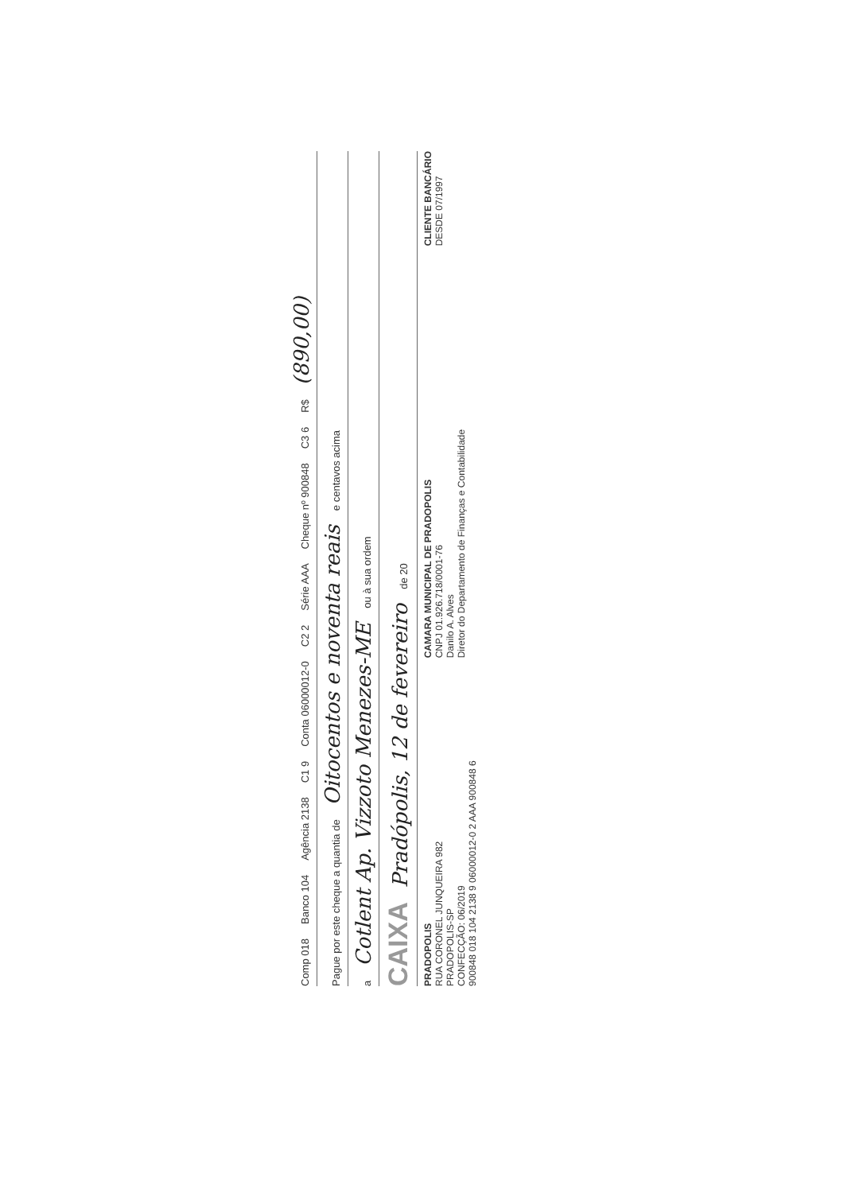Comp 018 Banco 104 Agência 2138 C1 9 Conta 06000012-0 C2 2 Série AAA Cheque nº 900848 C3 6 R$ (890,00)
Pague por este cheque a quantia de Oitocentos e noventa reais e centavos acima
a Cotlent Ap. Vizzoto Menezes-ME ou à sua ordem
CAIXA Pradópolis, 12 de fevereiro de 20
PRADOPOLIS
RUA CORONEL JUNQUEIRA 982
PRADOPOLIS-SP
CONFECÇÃO: 06/2019
CAMARA MUNICIPAL DE PRADOPOLIS
CNPJ 01.926.718/0001-76
Danilo A. Alves
Diretor do Departamento de Finanças e Contabilidade
CLIENTE BANCÁRIO
DESDE 07/1997
900848 018 104 2138 9 06000012-0 2 AAA 900848 6